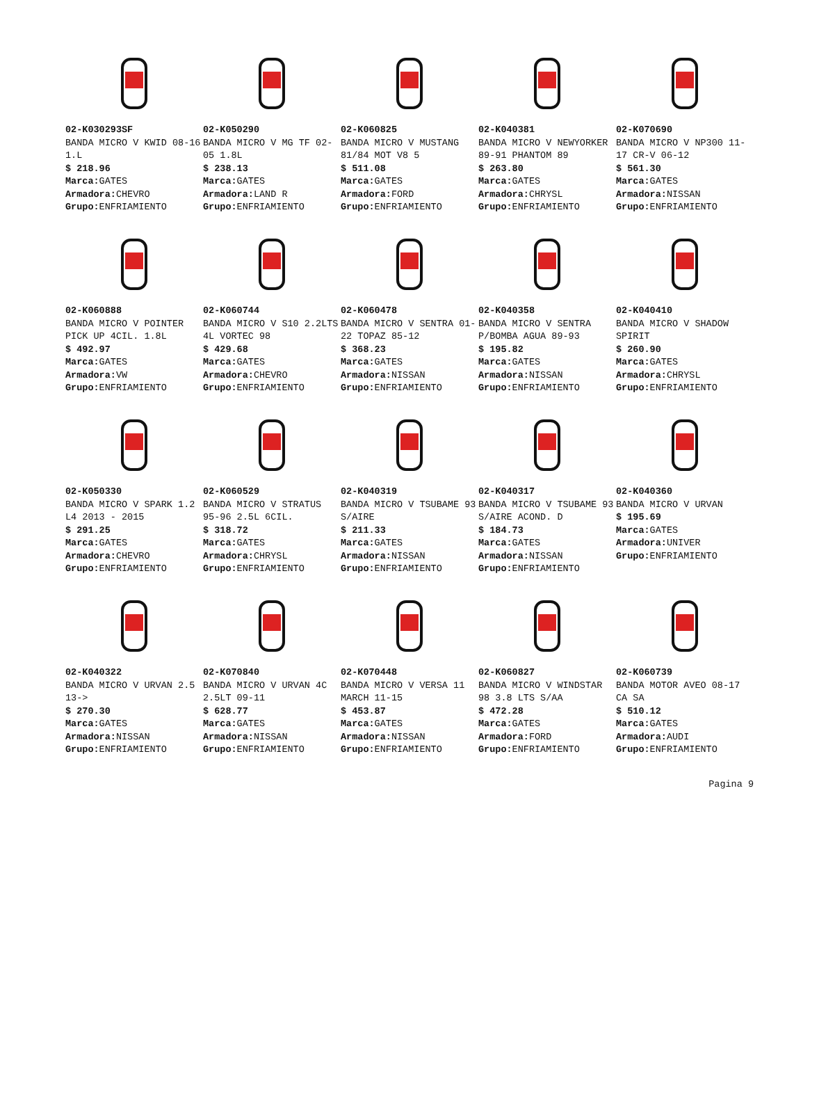02-K030293SF
BANDA MICRO V KWID 08-16 1.L
$ 218.96
Marca: GATES
Armadora: CHEVRO
Grupo: ENFRIAMIENTO
02-K050290
BANDA MICRO V MG TF 02-05 1.8L
$ 238.13
Marca: GATES
Armadora: LAND R
Grupo: ENFRIAMIENTO
02-K060825
BANDA MICRO V MUSTANG 81/84 MOT V8 5
$ 511.08
Marca: GATES
Armadora: FORD
Grupo: ENFRIAMIENTO
02-K040381
BANDA MICRO V NEWYORKER 89-91 PHANTOM 89
$ 263.80
Marca: GATES
Armadora: CHRYSL
Grupo: ENFRIAMIENTO
02-K070690
BANDA MICRO V NP300 11-17 CR-V 06-12
$ 561.30
Marca: GATES
Armadora: NISSAN
Grupo: ENFRIAMIENTO
02-K060888
BANDA MICRO V POINTER PICK UP 4CIL. 1.8L
$ 492.97
Marca: GATES
Armadora: VW
Grupo: ENFRIAMIENTO
02-K060744
BANDA MICRO V S10 2.2LTS 4L VORTEC 98
$ 429.68
Marca: GATES
Armadora: CHEVRO
Grupo: ENFRIAMIENTO
02-K060478
BANDA MICRO V SENTRA 01-22 TOPAZ 85-12
$ 368.23
Marca: GATES
Armadora: NISSAN
Grupo: ENFRIAMIENTO
02-K040358
BANDA MICRO V SENTRA P/BOMBA AGUA 89-93
$ 195.82
Marca: GATES
Armadora: NISSAN
Grupo: ENFRIAMIENTO
02-K040410
BANDA MICRO V SHADOW SPIRIT
$ 260.90
Marca: GATES
Armadora: CHRYSL
Grupo: ENFRIAMIENTO
02-K050330
BANDA MICRO V SPARK 1.2 L4 2013 - 2015
$ 291.25
Marca: GATES
Armadora: CHEVRO
Grupo: ENFRIAMIENTO
02-K060529
BANDA MICRO V STRATUS 95-96 2.5L 6CIL.
$ 318.72
Marca: GATES
Armadora: CHRYSL
Grupo: ENFRIAMIENTO
02-K040319
BANDA MICRO V TSUBAME 93 S/AIRE
$ 211.33
Marca: GATES
Armadora: NISSAN
Grupo: ENFRIAMIENTO
02-K040317
BANDA MICRO V TSUBAME 93 S/AIRE ACOND. D
$ 184.73
Marca: GATES
Armadora: NISSAN
Grupo: ENFRIAMIENTO
02-K040360
BANDA MICRO V URVAN
$ 195.69
Marca: GATES
Armadora: UNIVER
Grupo: ENFRIAMIENTO
02-K040322
BANDA MICRO V URVAN 2.5 13->
$ 270.30
Marca: GATES
Armadora: NISSAN
Grupo: ENFRIAMIENTO
02-K070840
BANDA MICRO V URVAN 4C 2.5LT 09-11
$ 628.77
Marca: GATES
Armadora: NISSAN
Grupo: ENFRIAMIENTO
02-K070448
BANDA MICRO V VERSA 11 MARCH 11-15
$ 453.87
Marca: GATES
Armadora: NISSAN
Grupo: ENFRIAMIENTO
02-K060827
BANDA MICRO V WINDSTAR 98 3.8 LTS S/AA
$ 472.28
Marca: GATES
Armadora: FORD
Grupo: ENFRIAMIENTO
02-K060739
BANDA MOTOR AVEO 08-17 CA SA
$ 510.12
Marca: GATES
Armadora: AUDI
Grupo: ENFRIAMIENTO
Pagina 9